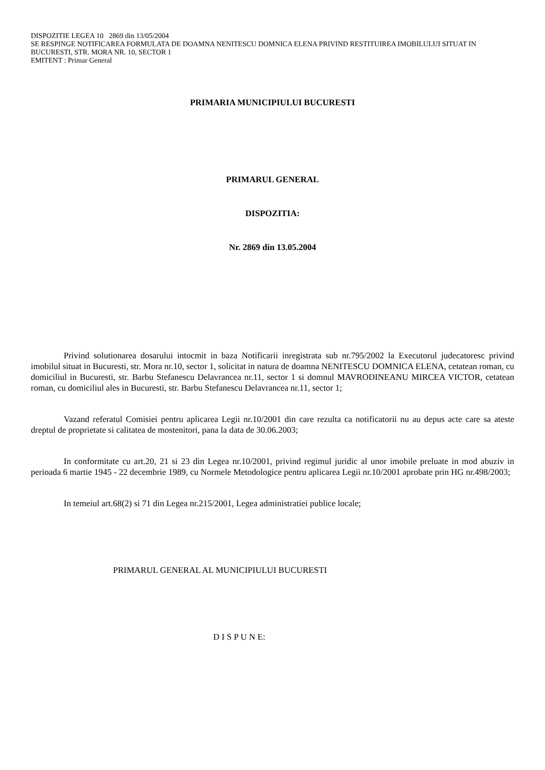DISPOZITIE LEGEA 10 2869 din 13/05/2004
SE RESPINGE NOTIFICAREA FORMULATA DE DOAMNA NENITESCU DOMNICA ELENA PRIVIND RESTITUIREA IMOBILULUI SITUAT IN BUCURESTI, STR. MORA NR. 10, SECTOR 1
EMITENT : Primar General
PRIMARIA MUNICIPIULUI BUCURESTI
PRIMARUL GENERAL
DISPOZITIA:
Nr. 2869 din 13.05.2004
Privind solutionarea dosarului intocmit in baza Notificarii inregistrata sub nr.795/2002 la Executorul judecatoresc privind imobilul situat in Bucuresti, str. Mora nr.10, sector 1, solicitat in natura de doamna NENITESCU DOMNICA ELENA, cetatean roman, cu domiciliul in Bucuresti, str. Barbu Stefanescu Delavrancea nr.11, sector 1 si domnul MAVRODINEANU MIRCEA VICTOR, cetatean roman, cu domiciliul ales in Bucuresti, str. Barbu Stefanescu Delavrancea nr.11, sector 1;
Vazand referatul Comisiei pentru aplicarea Legii nr.10/2001 din care rezulta ca notificatorii nu au depus acte care sa ateste dreptul de proprietate si calitatea de mostenitori, pana la data de 30.06.2003;
In conformitate cu art.20, 21 si 23 din Legea nr.10/2001, privind regimul juridic al unor imobile preluate in mod abuziv in perioada 6 martie 1945 - 22 decembrie 1989, cu Normele Metodologice pentru aplicarea Legii nr.10/2001 aprobate prin HG nr.498/2003;
In temeiul art.68(2) si 71 din Legea nr.215/2001, Legea administratiei publice locale;
PRIMARUL GENERAL AL MUNICIPIULUI BUCURESTI
D I S P U N E: